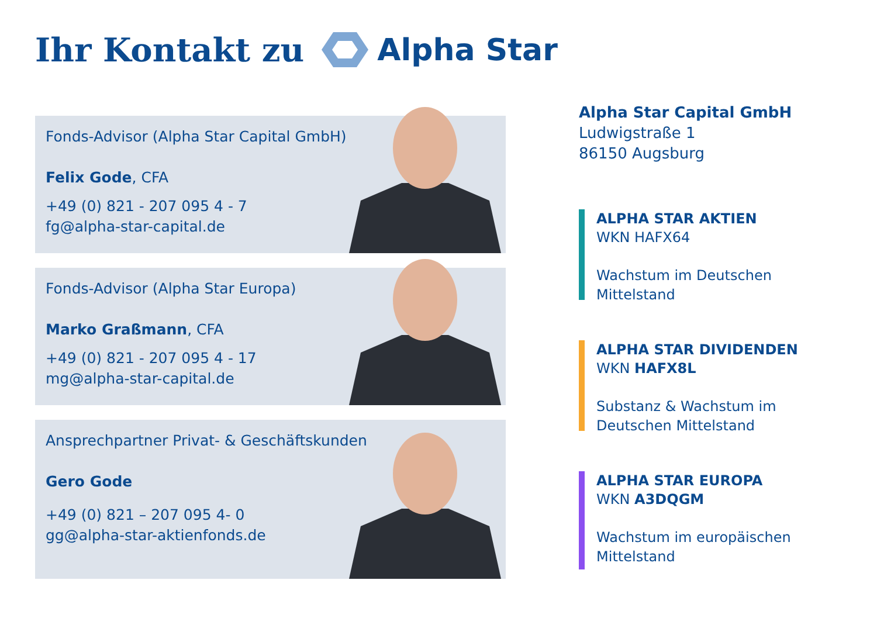Ihr Kontakt zu Alpha Star
Fonds-Advisor (Alpha Star Capital GmbH)
Felix Gode, CFA
+49 (0) 821 - 207 095 4 - 7
fg@alpha-star-capital.de
Fonds-Advisor (Alpha Star Europa)
Marko Graßmann, CFA
+49 (0) 821 - 207 095 4 - 17
mg@alpha-star-capital.de
Ansprechpartner Privat- & Geschäftskunden
Gero Gode
+49 (0) 821 – 207 095 4- 0
gg@alpha-star-aktienfonds.de
Alpha Star Capital GmbH
Ludwigstraße 1
86150 Augsburg
ALPHA STAR AKTIEN
WKN HAFX64
Wachstum im Deutschen
Mittelstand
ALPHA STAR DIVIDENDEN
WKN HAFX8L
Substanz & Wachstum im
Deutschen Mittelstand
ALPHA STAR EUROPA
WKN A3DQGM
Wachstum im europäischen
Mittelstand